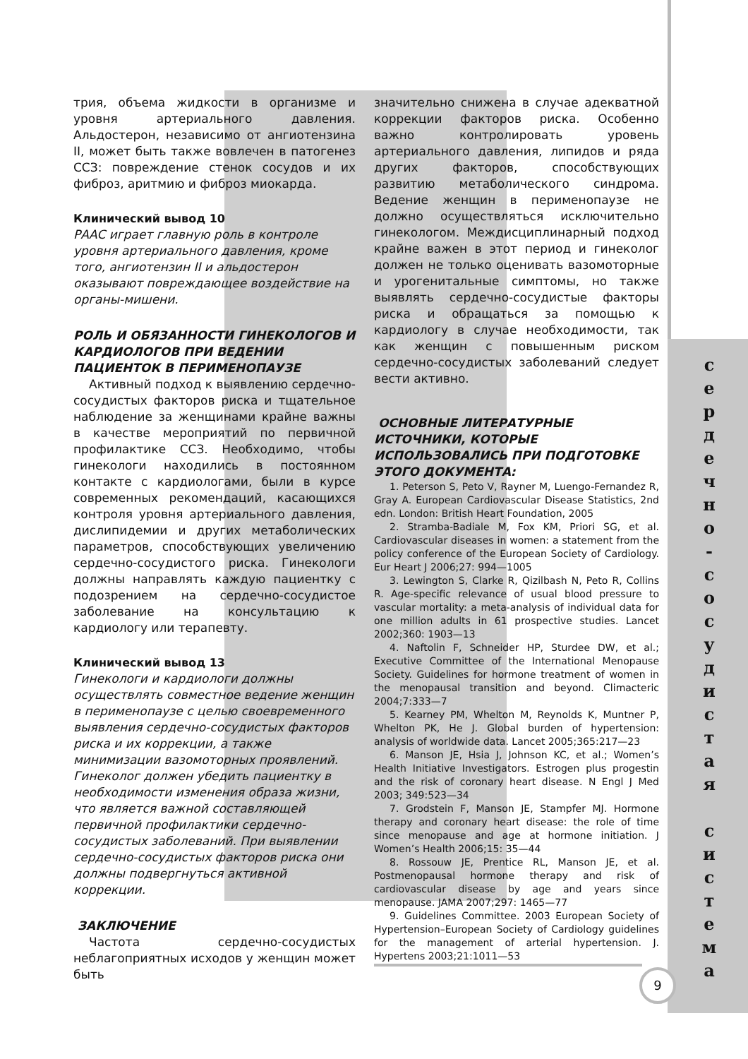трия, объема жидкости в организме и уровня артериального давления. Альдостерон, независимо от ангиотензина II, может быть также вовлечен в патогенез ССЗ: повреждение стенок сосудов и их фиброз, аритмию и фиброз миокарда.
Клинический вывод 10
РААС играет главную роль в контроле уровня артериального давления, кроме того, ангиотензин II и альдостерон оказывают повреждающее воздействие на органы-мишени.
РОЛЬ И ОБЯЗАННОСТИ ГИНЕКОЛОГОВ И КАРДИОЛОГОВ ПРИ ВЕДЕНИИ ПАЦИЕНТОК В ПЕРИМЕНОПАУЗЕ
Активный подход к выявлению сердечно-сосудистых факторов риска и тщательное наблюдение за женщинами крайне важны в качестве мероприятий по первичной профилактике ССЗ. Необходимо, чтобы гинекологи находились в постоянном контакте с кардиологами, были в курсе современных рекомендаций, касающихся контроля уровня артериального давления, дислипидемии и других метаболических параметров, способствующих увеличению сердечно-сосудистого риска. Гинекологи должны направлять каждую пациентку с подозрением на сердечно-сосудистое заболевание на консультацию к кардиологу или терапевту.
Клинический вывод 13
Гинекологи и кардиологи должны осуществлять совместное ведение женщин в перименопаузе с целью своевременного выявления сердечно-сосудистых факторов риска и их коррекции, а также минимизации вазомоторных проявлений. Гинеколог должен убедить пациентку в необходимости изменения образа жизни, что является важной составляющей первичной профилактики сердечно-сосудистых заболеваний. При выявлении сердечно-сосудистых факторов риска они должны подвергнуться активной коррекции.
ЗАКЛЮЧЕНИЕ
Частота сердечно-сосудистых неблагоприятных исходов у женщин может быть
значительно снижена в случае адекватной коррекции факторов риска. Особенно важно контролировать уровень артериального давления, липидов и ряда других факторов, способствующих развитию метаболического синдрома. Ведение женщин в перименопаузе не должно осуществляться исключительно гинекологом. Междисциплинарный подход крайне важен в этот период и гинеколог должен не только оценивать вазомоторные и урогенитальные симптомы, но также выявлять сердечно-сосудистые факторы риска и обращаться за помощью к кардиологу в случае необходимости, так как женщин с повышенным риском сердечно-сосудистых заболеваний следует вести активно.
ОСНОВНЫЕ ЛИТЕРАТУРНЫЕ ИСТОЧНИКИ, КОТОРЫЕ ИСПОЛЬЗОВАЛИСЬ ПРИ ПОДГОТОВКЕ ЭТОГО ДОКУМЕНТА:
1. Peterson S, Peto V, Rayner M, Luengo-Fernandez R, Gray A. European Cardiovascular Disease Statistics, 2nd edn. London: British Heart Foundation, 2005
2. Stramba-Badiale M, Fox KM, Priori SG, et al. Cardiovascular diseases in women: a statement from the policy conference of the European Society of Cardiology. Eur Heart J 2006;27: 994—1005
3. Lewington S, Clarke R, Qizilbash N, Peto R, Collins R. Age-specific relevance of usual blood pressure to vascular mortality: a meta-analysis of individual data for one million adults in 61 prospective studies. Lancet 2002;360: 1903—13
4. Naftolin F, Schneider HP, Sturdee DW, et al.; Executive Committee of the International Menopause Society. Guidelines for hormone treatment of women in the menopausal transition and beyond. Climacteric 2004;7:333—7
5. Kearney PM, Whelton M, Reynolds K, Muntner P, Whelton PK, He J. Global burden of hypertension: analysis of worldwide data. Lancet 2005;365:217—23
6. Manson JE, Hsia J, Johnson KC, et al.; Women’s Health Initiative Investigators. Estrogen plus progestin and the risk of coronary heart disease. N Engl J Med 2003; 349:523—34
7. Grodstein F, Manson JE, Stampfer MJ. Hormone therapy and coronary heart disease: the role of time since menopause and age at hormone initiation. J Women’s Health 2006;15: 35—44
8. Rossouw JE, Prentice RL, Manson JE, et al. Postmenopausal hormone therapy and risk of cardiovascular disease by age and years since menopause. JAMA 2007;297: 1465—77
9. Guidelines Committee. 2003 European Society of Hypertension–European Society of Cardiology guidelines for the management of arterial hypertension. J. Hypertens 2003;21:1011—53
с
е
р
д
е
ч
н
о
-
с
о
с
у
д
и
с
т
а
я
с
и
с
т
е
м
а
9